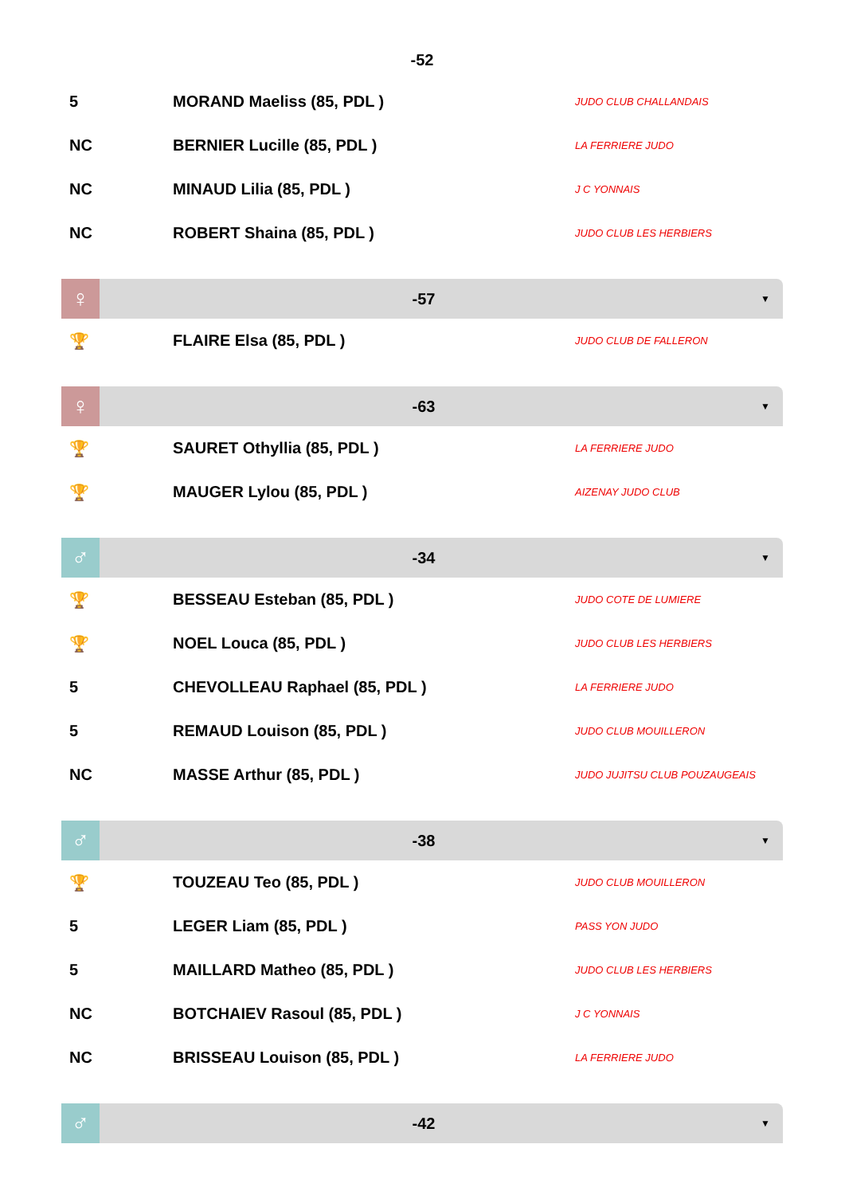-52
| 5 | MORAND Maeliss (85, PDL ) | JUDO CLUB CHALLANDAIS |
| NC | BERNIER Lucille (85, PDL ) | LA FERRIERE JUDO |
| NC | MINAUD Lilia (85, PDL ) | J C YONNAIS |
| NC | ROBERT Shaina (85, PDL ) | JUDO CLUB LES HERBIERS |
♀
-57
▼
| 🏆 | FLAIRE Elsa (85, PDL ) | JUDO CLUB DE FALLERON |
♀
-63
▼
| 🏆 | SAURET Othyllia (85, PDL ) | LA FERRIERE JUDO |
| 🏆 | MAUGER Lylou (85, PDL ) | AIZENAY JUDO CLUB |
♂
-34
▼
| 🏆 | BESSEAU Esteban (85, PDL ) | JUDO COTE DE LUMIERE |
| 🏆 | NOEL Louca (85, PDL ) | JUDO CLUB LES HERBIERS |
| 5 | CHEVOLLEAU Raphael (85, PDL ) | LA FERRIERE JUDO |
| 5 | REMAUD Louison (85, PDL ) | JUDO CLUB MOUILLERON |
| NC | MASSE Arthur (85, PDL ) | JUDO JUJITSU CLUB POUZAUGEAIS |
♂
-38
▼
| 🏆 | TOUZEAU Teo (85, PDL ) | JUDO CLUB MOUILLERON |
| 5 | LEGER Liam (85, PDL ) | PASS YON JUDO |
| 5 | MAILLARD Matheo (85, PDL ) | JUDO CLUB LES HERBIERS |
| NC | BOTCHAIEV Rasoul (85, PDL ) | J C YONNAIS |
| NC | BRISSEAU Louison (85, PDL ) | LA FERRIERE JUDO |
♂
-42
▼